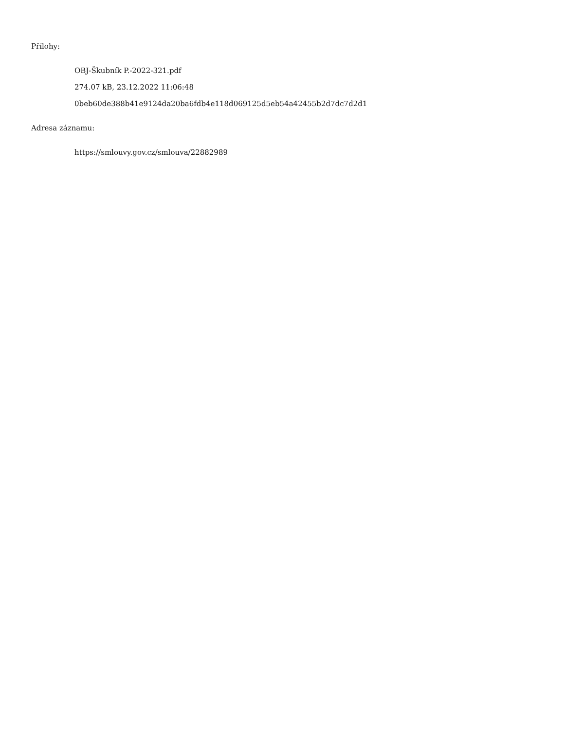Přílohy:
OBJ-Škubník P.-2022-321.pdf
274.07 kB, 23.12.2022 11:06:48
0beb60de388b41e9124da20ba6fdb4e118d069125d5eb54a42455b2d7dc7d2d1
Adresa záznamu:
https://smlouvy.gov.cz/smlouva/22882989